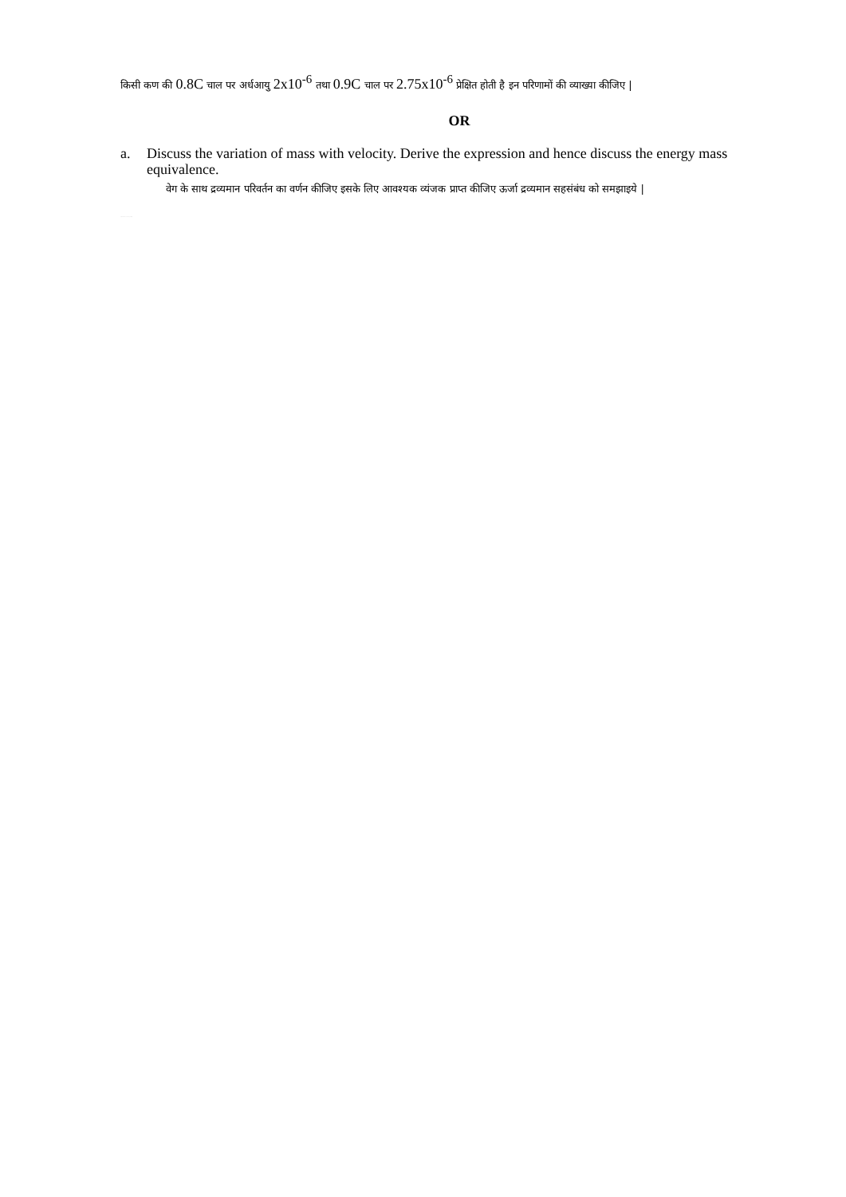किसी कण की 0.8C चाल पर अर्धआयु 2x10<sup>-6</sup> तथा 0.9C चाल पर 2.75x10<sup>-6</sup> प्रेक्षित होती है इन परिणामों की व्याख्या कीजिए |
OR
a. Discuss the variation of mass with velocity. Derive the expression and hence discuss the energy mass equivalence.
वेग के साथ द्रव्यमान परिवर्तन का वर्णन कीजिए इसके लिए आवश्यक व्यंजक प्राप्त कीजिए ऊर्जा द्रव्यमान सहसंबंध को समझाइये |
SOPHIA GIRLS COLLEGE, AJMER